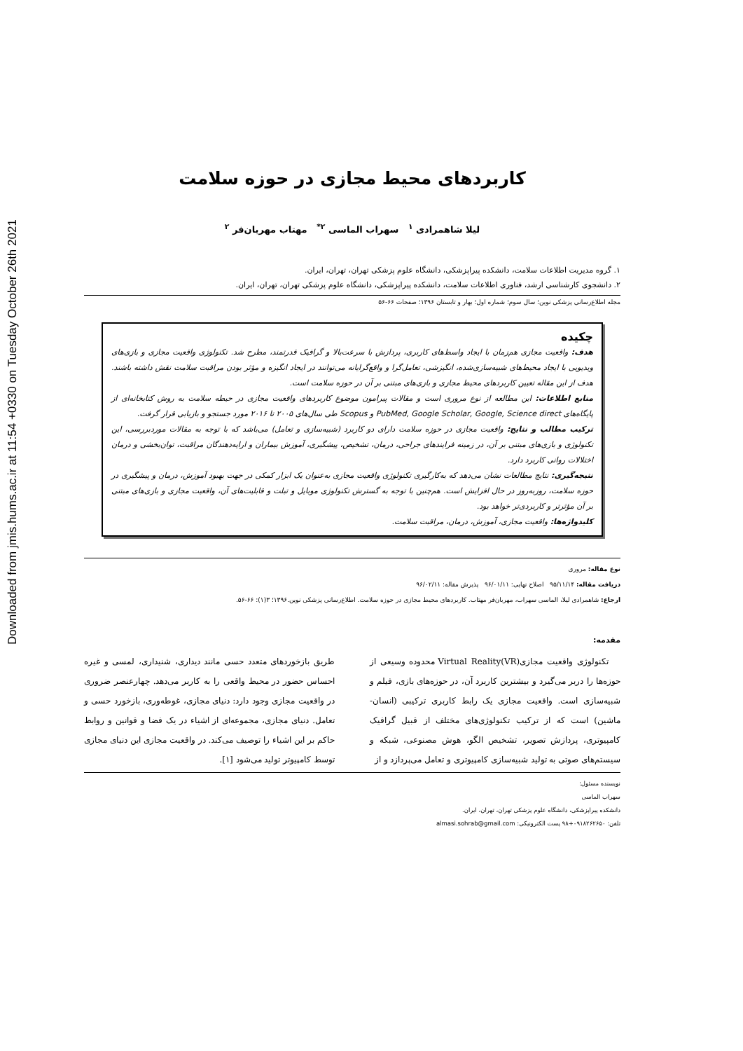Downloaded from jmis.hums.ac.ir at 11:54 +0330 on Tuesday October 26th 2021
کاربردهای محیط مجازی در حوزه سلامت
لیلا شاهمرادی <sup>۱</sup> سهراب الماسی <sup>۲*</sup> مهتاب مهربان‌فر <sup>۲</sup>
۱. گروه مدیریت اطلاعات سلامت، دانشکده پیراپزشکی، دانشگاه علوم پزشکی تهران، تهران، ایران.
۲. دانشجوی کارشناسی ارشد، فناوری اطلاعات سلامت، دانشکده پیراپزشکی، دانشگاه علوم پزشکی تهران، تهران، ایران.
مجله اطلاع‌رسانی پزشکی نوین؛ سال سوم؛ شماره اول؛ بهار و تابستان ۱۳۹۶؛ صفحات ۶۶-۵۶
چکیده
هدف: واقعیت مجازی هم‌زمان با ایجاد واسط‌های کاربری، پردازش با سرعت‌بالا و گرافیک قدرتمند، مطرح شد. تکنولوژی واقعیت مجازی و بازی‌های ویدیویی با ایجاد محیط‌های شبیه‌سازی‌شده، انگیزشی، تعامل‌گرا و واقع‌گرایانه می‌توانند در ایجاد انگیزه و مؤثر بودن مراقبت سلامت نقش داشته باشند. هدف از این مقاله تعیین کاربردهای محیط مجازی و بازی‌های مبتنی بر آن در حوزه سلامت است.
منابع اطلاعات: این مطالعه از نوع مروری است و مقالات پیرامون موضوع کاربردهای واقعیت مجازی در حیطه سلامت به روش کتابخانه‌ای از پایگاه‌های PubMed, Google Scholar, Google, Science direct و Scopus طی سال‌های ۲۰۰۵ تا ۲۰۱۶ مورد جستجو و بازیابی قرار گرفت.
ترکیب مطالب و نتایج: واقعیت مجازی در حوزه سلامت دارای دو کاربرد (شبیه‌سازی و تعامل) می‌باشد که با توجه به مقالات موردبررسی، این تکنولوژی و بازی‌های مبتنی بر آن، در زمینه فرایندهای جراحی، درمان، تشخیص، پیشگیری، آموزش بیماران و ارایه‌دهندگان مراقبت، توان‌بخشی و درمان اختلالات روانی کاربرد دارد.
نتیجه‌گیری: نتایج مطالعات نشان می‌دهد که به‌کارگیری تکنولوژی واقعیت مجازی به‌عنوان یک ابزار کمکی در جهت بهبود آموزش، درمان و پیشگیری در حوزه سلامت، روزبه‌روز در حال افزایش است. هم‌چنین با توجه به گسترش تکنولوژی موبایل و تبلت و قابلیت‌های آن، واقعیت مجازی و بازی‌های مبتنی بر آن مؤثرتر و کاربردی‌تر خواهد بود.
کلیدواژه‌ها: واقعیت مجازی، آموزش، درمان، مراقبت سلامت.
نوع مقاله: مروری
دریافت مقاله: ۹۵/۱۱/۱۴ اصلاح نهایی: ۹۶/۰۱/۱۱ پذیرش مقاله: ۹۶/۰۲/۱۱
ارجاع: شاهمرادی لیلا، الماسی سهراب، مهربان‌فر مهتاب. کاربردهای محیط مجازی در حوزه سلامت. اطلاع‌رسانی پزشکی نوین.۱۳۹۶؛ ۳(۱): ۶۶-۵۶.
مقدمه:
تکنولوژی واقعیت مجازی(Virtual Reality(VR محدوده وسیعی از حوزه‌ها را دربر می‌گیرد و بیشترین کاربرد آن، در حوزه‌های بازی، فیلم و شبیه‌سازی است. واقعیت مجازی یک رابط کاربری ترکیبی (انسان- ماشین) است که از ترکیب تکنولوژی‌های مختلف از قبیل گرافیک کامپیوتری، پردازش تصویر، تشخیص الگو، هوش مصنوعی، شبکه و سیستم‌های صوتی به تولید شبیه‌سازی کامپیوتری و تعامل می‌پردازد و از
طریق بازخوردهای متعدد حسی مانند دیداری، شنیداری، لمسی و غیره احساس حضور در محیط واقعی را به کاربر می‌دهد. چهارعنصر ضروری در واقعیت مجازی وجود دارد: دنیای مجازی، غوطه‌وری، بازخورد حسی و تعامل. دنیای مجازی، مجموعه‌ای از اشیاء در یک فضا و قوانین و روابط حاکم بر این اشیاء را توصیف می‌کند. در واقعیت مجازی این دنیای مجازی توسط کامپیوتر تولید می‌شود [۱].
نویسنده مسئول:
سهراب الماسی
دانشکده پیراپزشکی، دانشگاه علوم پزشکی تهران، تهران، ایران.
تلفن: ۰۹۱۸۲۶۲۶۵۰+۹۸ پست الکترونیکی: almasi.sohrab@gmail.com